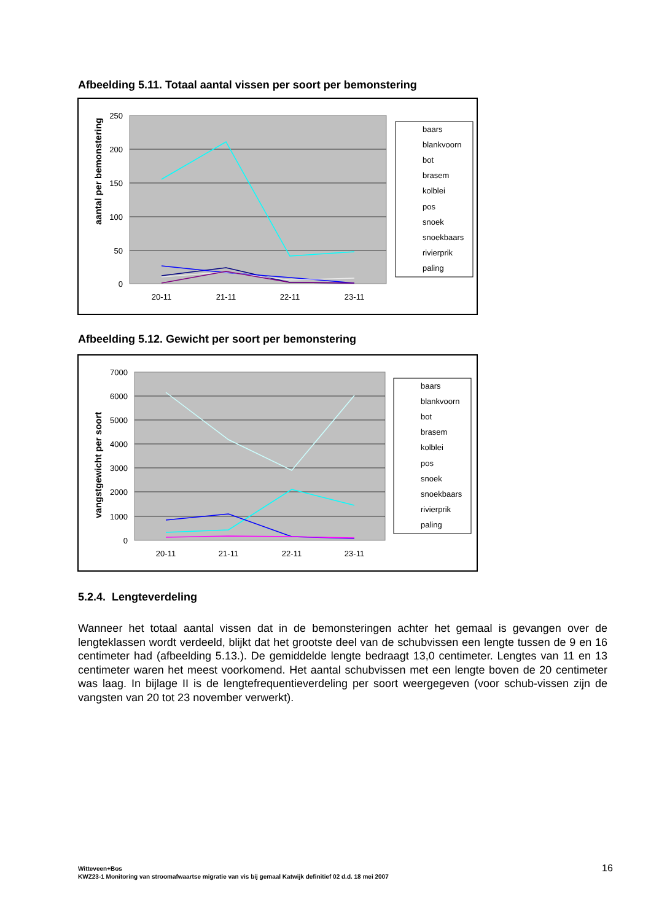Afbeelding 5.11. Totaal aantal vissen per soort per bemonstering
250
200
150
100
50
0
aantal per bemonstering
20-11
21-11
22-11
23-11
baars
blankvoorn
bot
brasem
kolblei
pos
snoek
snoekbaars
rivierprik
paling
Afbeelding 5.12. Gewicht per soort per bemonstering
7000
6000
5000
4000
3000
2000
1000
0
vangstgewicht per soort
20-11
21-11
22-11
23-11
baars
blankvoorn
bot
brasem
kolblei
pos
snoek
snoekbaars
rivierprik
paling
5.2.4. Lengteverdeling
Wanneer het totaal aantal vissen dat in de bemonsteringen achter het gemaal is gevangen over de lengteklassen wordt verdeeld, blijkt dat het grootste deel van de schubvissen een lengte tussen de 9 en 16 centimeter had (afbeelding 5.13.). De gemiddelde lengte bedraagt 13,0 centimeter. Lengtes van 11 en 13 centimeter waren het meest voorkomend. Het aantal schubvissen met een lengte boven de 20 centimeter was laag. In bijlage II is de lengtefrequentieverdeling per soort weergegeven (voor schub-vissen zijn de vangsten van 20 tot 23 november verwerkt).
Witteveen+Bos
KWZ23-1 Monitoring van stroomafwaartse migratie van vis bij gemaal Katwijk definitief 02 d.d. 18 mei 2007
16